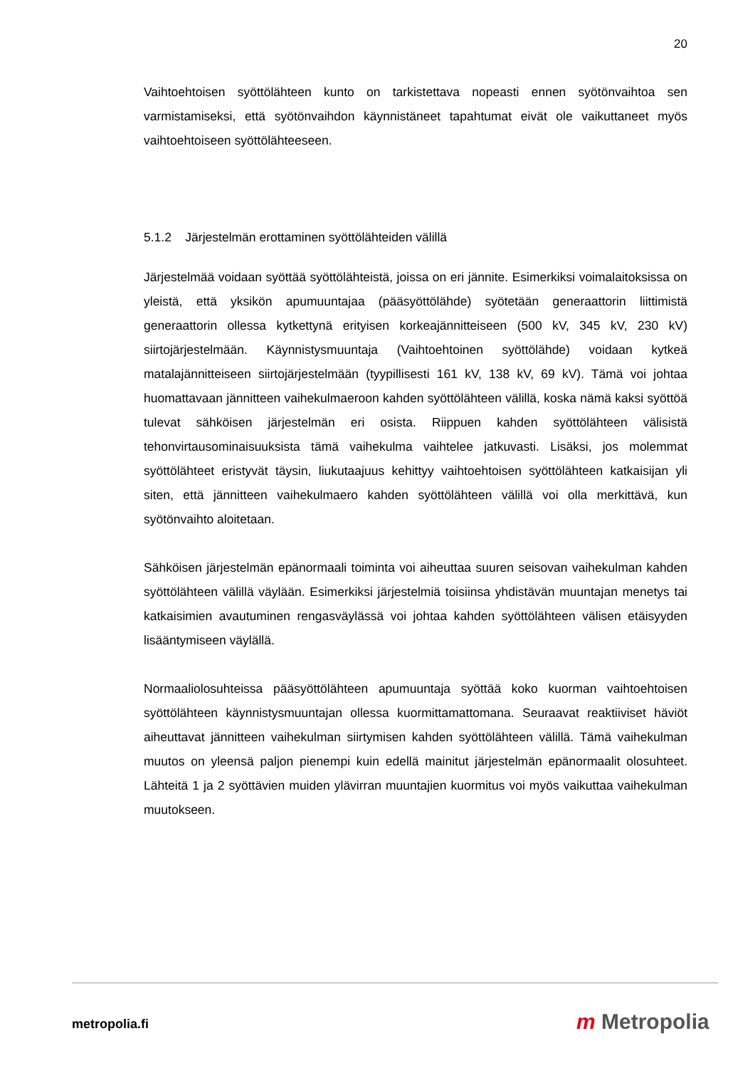20
Vaihtoehtoisen syöttölähteen kunto on tarkistettava nopeasti ennen syötönvaihtoa sen varmistamiseksi, että syötönvaihdon käynnistäneet tapahtumat eivät ole vaikuttaneet myös vaihtoehtoiseen syöttölähteeseen.
5.1.2 Järjestelmän erottaminen syöttölähteiden välillä
Järjestelmää voidaan syöttää syöttölähteistä, joissa on eri jännite. Esimerkiksi voimalaitoksissa on yleistä, että yksikön apumuuntajaa (pääsyöttölähde) syötetään generaattorin liittimistä generaattorin ollessa kytkettynä erityisen korkeajännitteiseen (500 kV, 345 kV, 230 kV) siirtojärjestelmään. Käynnistysmuuntaja (Vaihtoehtoinen syöttölähde) voidaan kytkeä matalajännitteiseen siirtojärjestelmään (tyypillisesti 161 kV, 138 kV, 69 kV). Tämä voi johtaa huomattavaan jännitteen vaihekulmaeroon kahden syöttölähteen välillä, koska nämä kaksi syöttöä tulevat sähköisen järjestelmän eri osista. Riippuen kahden syöttölähteen välisistä tehonvirtausominaisuuksista tämä vaihekulma vaihtelee jatkuvasti. Lisäksi, jos molemmat syöttölähteet eristyvät täysin, liukutaajuus kehittyy vaihtoehtoisen syöttölähteen katkaisijan yli siten, että jännitteen vaihekulmaero kahden syöttölähteen välillä voi olla merkittävä, kun syötönvaihto aloitetaan.
Sähköisen järjestelmän epänormaali toiminta voi aiheuttaa suuren seisovan vaihekulman kahden syöttölähteen välillä väylään. Esimerkiksi järjestelmiä toisiinsa yhdistävän muuntajan menetys tai katkaisimien avautuminen rengasväylässä voi johtaa kahden syöttölähteen välisen etäisyyden lisääntymiseen väylällä.
Normaaliolosuhteissa pääsyöttölähteen apumuuntaja syöttää koko kuorman vaihtoehtoisen syöttölähteen käynnistysmuuntajan ollessa kuormittamattomana. Seuraavat reaktiiviset häviöt aiheuttavat jännitteen vaihekulman siirtymisen kahden syöttölähteen välillä. Tämä vaihekulman muutos on yleensä paljon pienempi kuin edellä mainitut järjestelmän epänormaalit olosuhteet. Lähteitä 1 ja 2 syöttävien muiden ylävirran muuntajien kuormitus voi myös vaikuttaa vaihekulman muutokseen.
metropolia.fi m Metropolia